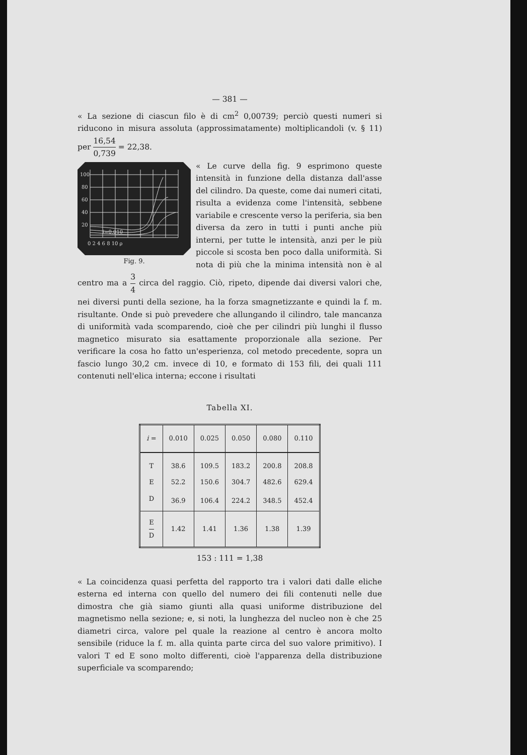— 381 —
« La sezione di ciascun filo è di cm<sup>2</sup> 0,00739; perciò questi numeri si riducono in misura assoluta (approssimatamente) moltiplicandoli (v. § 11) per 16,54 0,739 = 22,38.
100
80
60
40
20
i=0,010
0 2 4 6 8 10 ρ
Fig. 9.
« Le curve della fig. 9 esprimono queste intensità in funzione della distanza dall'asse del cilindro. Da queste, come dai numeri citati, risulta a evidenza come l'intensità, sebbene variabile e crescente verso la periferia, sia ben diversa da zero in tutti i punti anche più interni, per tutte le intensità, anzi per le più piccole si scosta ben poco dalla uniformità. Si nota di più che la minima intensità non è al centro ma a 3 4 circa del raggio. Ciò, ripeto, dipende dai diversi valori che, nei diversi punti della sezione, ha la forza smagnetizzante e quindi la f. m. risultante. Onde si può prevedere che allungando il cilindro, tale mancanza di uniformità vada scomparendo, cioè che per cilindri più lunghi il flusso magnetico misurato sia esattamente proporzionale alla sezione. Per verificare la cosa ho fatto un'esperienza, col metodo precedente, sopra un fascio lungo 30,2 cm. invece di 10, e formato di 153 fili, dei quali 111 contenuti nell'elica interna; eccone i risultati
Tabella XI.
| i = | 0.010 | 0.025 | 0.050 | 0.080 | 0.110 |
| --- | --- | --- | --- | --- | --- |
| T | 38.6 | 109.5 | 183.2 | 200.8 | 208.8 |
| E | 52.2 | 150.6 | 304.7 | 482.6 | 629.4 |
| D | 36.9 | 106.4 | 224.2 | 348.5 | 452.4 |
| E D | 1.42 | 1.41 | 1.36 | 1.38 | 1.39 |
153 : 111 = 1,38
« La coincidenza quasi perfetta del rapporto tra i valori dati dalle eliche esterna ed interna con quello del numero dei fili contenuti nelle due dimostra che già siamo giunti alla quasi uniforme distribuzione del magnetismo nella sezione; e, si noti, la lunghezza del nucleo non è che 25 diametri circa, valore pel quale la reazione al centro è ancora molto sensibile (riduce la f. m. alla quinta parte circa del suo valore primitivo). I valori T ed E sono molto differenti, cioè l'apparenza della distribuzione superficiale va scomparendo;